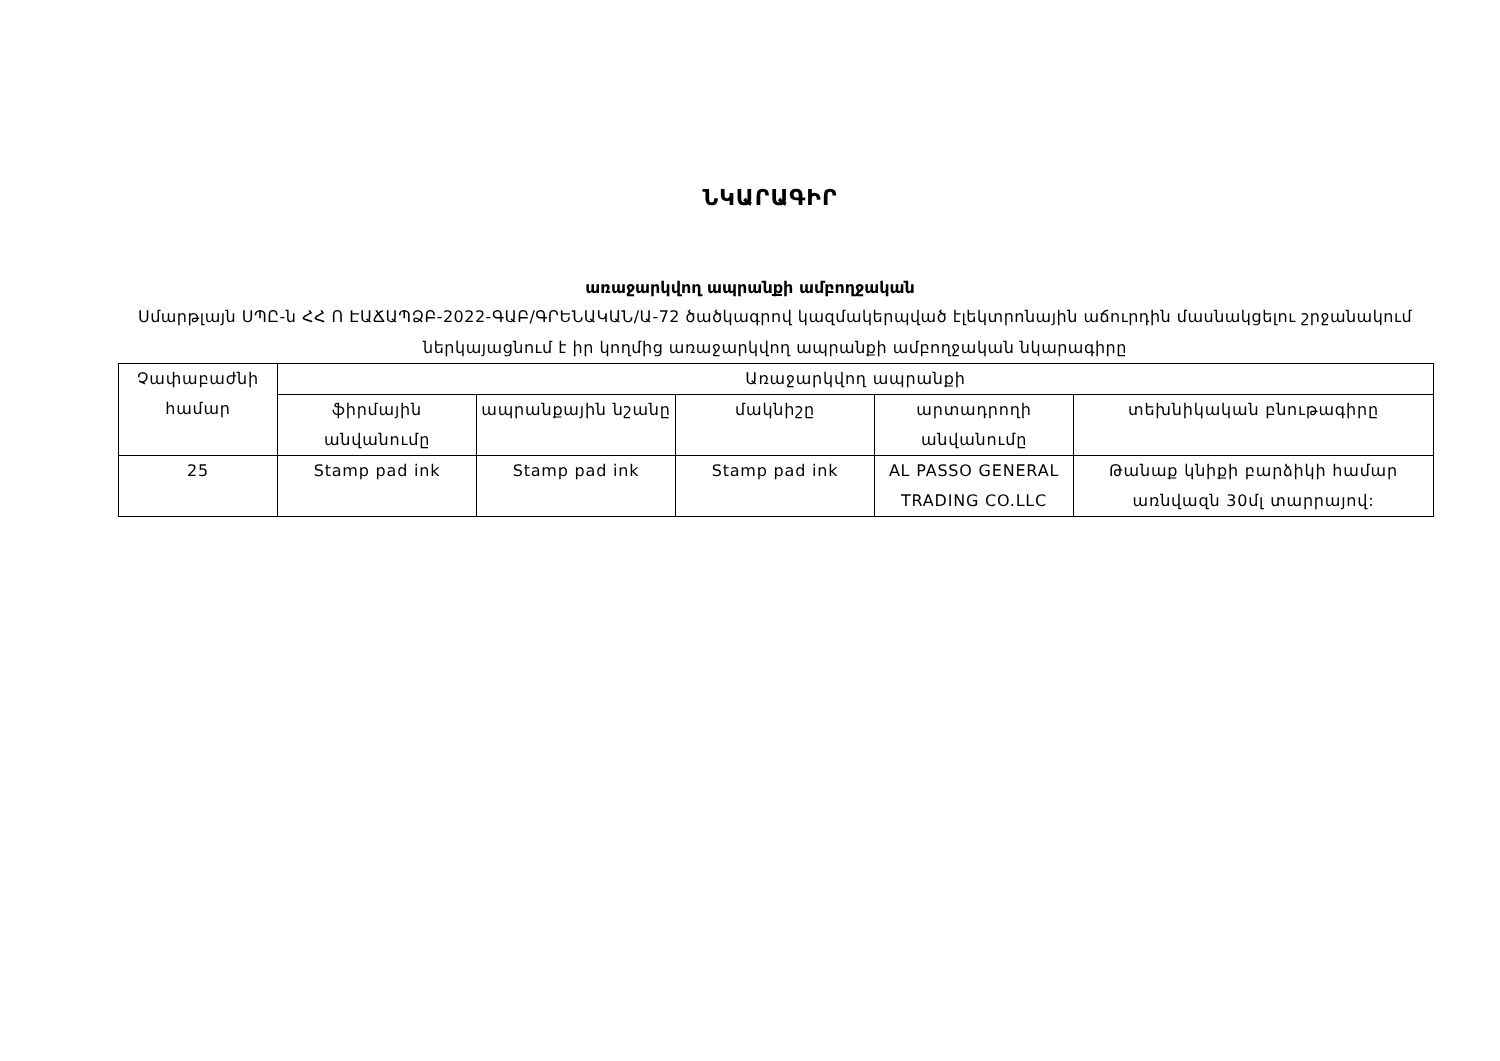ՆԿԱՐԱԳԻՐ
առաջարկվող ապրանքի ամբողջական
Սմարթլայն ՍՊԸ-ն ՀՀ Ո ԷԱՃԱՊՁԲ-2022-ԳԱԲ/ԳՐԵՆԱԿԱՆ/Ա-72 ծածկագրով կազմակերպված էլեկտրոնային աճուրդին մասնակցելու շրջանակում ներկայացնում է իր կողմից առաջարկվող ապրանքի ամբողջական նկարագիրը
| Չափաբաժնի համար | Առաջարկվող ապրանքի | | | | |
| --- | --- | --- | --- | --- | --- |
| | ֆիրմային անվանումը | ապրանքային նշանը | մակնիշը | արտադրողի անվանումը | տեխնիկական բնութագիրը |
| 25 | Stamp pad ink | Stamp pad ink | Stamp pad ink | AL PASSO GENERAL TRADING CO.LLC | Թանաք կնիքի բարձիկի համար առնվազն 30մլ տարրայով: |